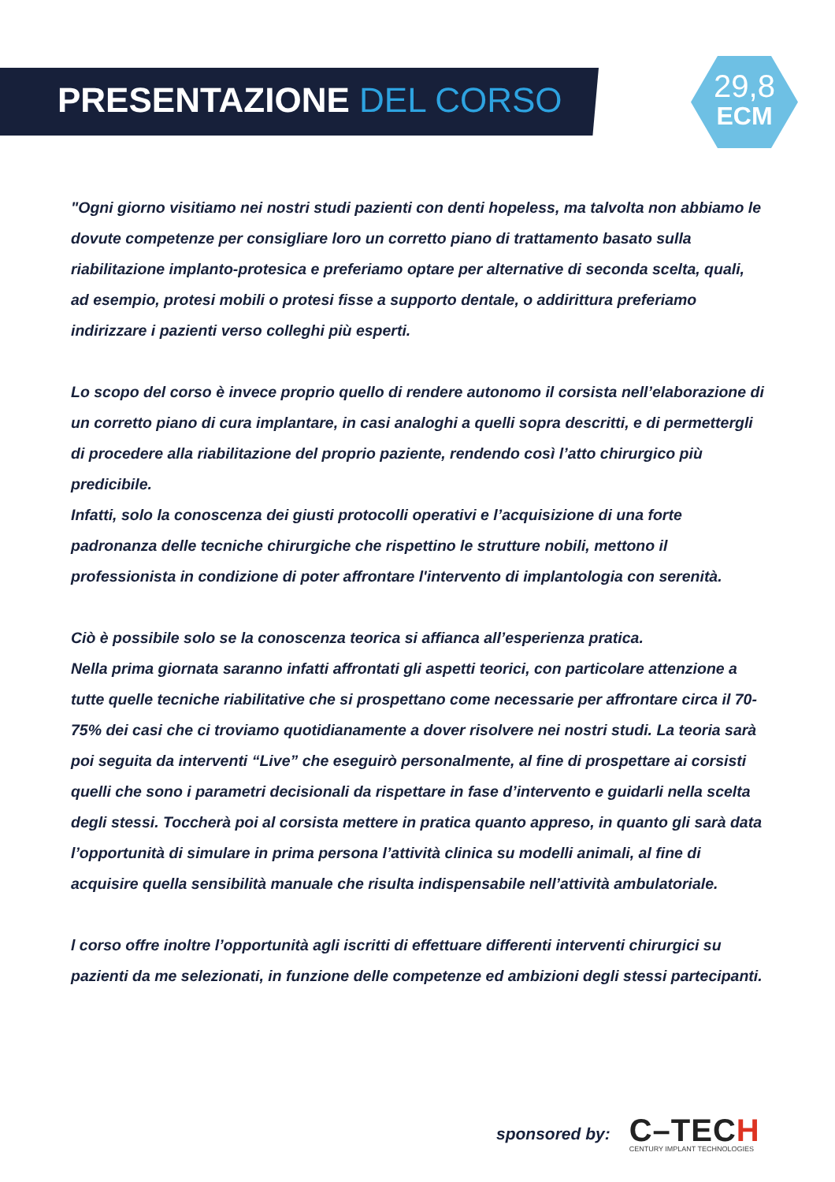PRESENTAZIONE DEL CORSO
29,8
ECM
"Ogni giorno visitiamo nei nostri studi pazienti con denti hopeless, ma talvolta non abbiamo le dovute competenze per consigliare loro un corretto piano di trattamento basato sulla riabilitazione implanto-protesica e preferiamo optare per alternative di seconda scelta, quali, ad esempio, protesi mobili o protesi fisse a supporto dentale, o addirittura preferiamo indirizzare i pazienti verso colleghi più esperti.
Lo scopo del corso è invece proprio quello di rendere autonomo il corsista nell’elaborazione di un corretto piano di cura implantare, in casi analoghi a quelli sopra descritti, e di permettergli di procedere alla riabilitazione del proprio paziente, rendendo così l’atto chirurgico più predicibile.
Infatti, solo la conoscenza dei giusti protocolli operativi e l’acquisizione di una forte padronanza delle tecniche chirurgiche che rispettino le strutture nobili, mettono il professionista in condizione di poter affrontare l'intervento di implantologia con serenità.
Ciò è possibile solo se la conoscenza teorica si affianca all’esperienza pratica.
Nella prima giornata saranno infatti affrontati gli aspetti teorici, con particolare attenzione a tutte quelle tecniche riabilitative che si prospettano come necessarie per affrontare circa il 70-75% dei casi che ci troviamo quotidianamente a dover risolvere nei nostri studi. La teoria sarà poi seguita da interventi “Live” che eseguirò personalmente, al fine di prospettare ai corsisti quelli che sono i parametri decisionali da rispettare in fase d’intervento e guidarli nella scelta degli stessi. Toccherà poi al corsista mettere in pratica quanto appreso, in quanto gli sarà data l’opportunità di simulare in prima persona l’attività clinica su modelli animali, al fine di acquisire quella sensibilità manuale che risulta indispensabile nell’attività ambulatoriale.
l corso offre inoltre l’opportunità agli iscritti di effettuare differenti interventi chirurgici su pazienti da me selezionati, in funzione delle competenze ed ambizioni degli stessi partecipanti.
sponsored by:
C–TECH
CENTURY IMPLANT TECHNOLOGIES